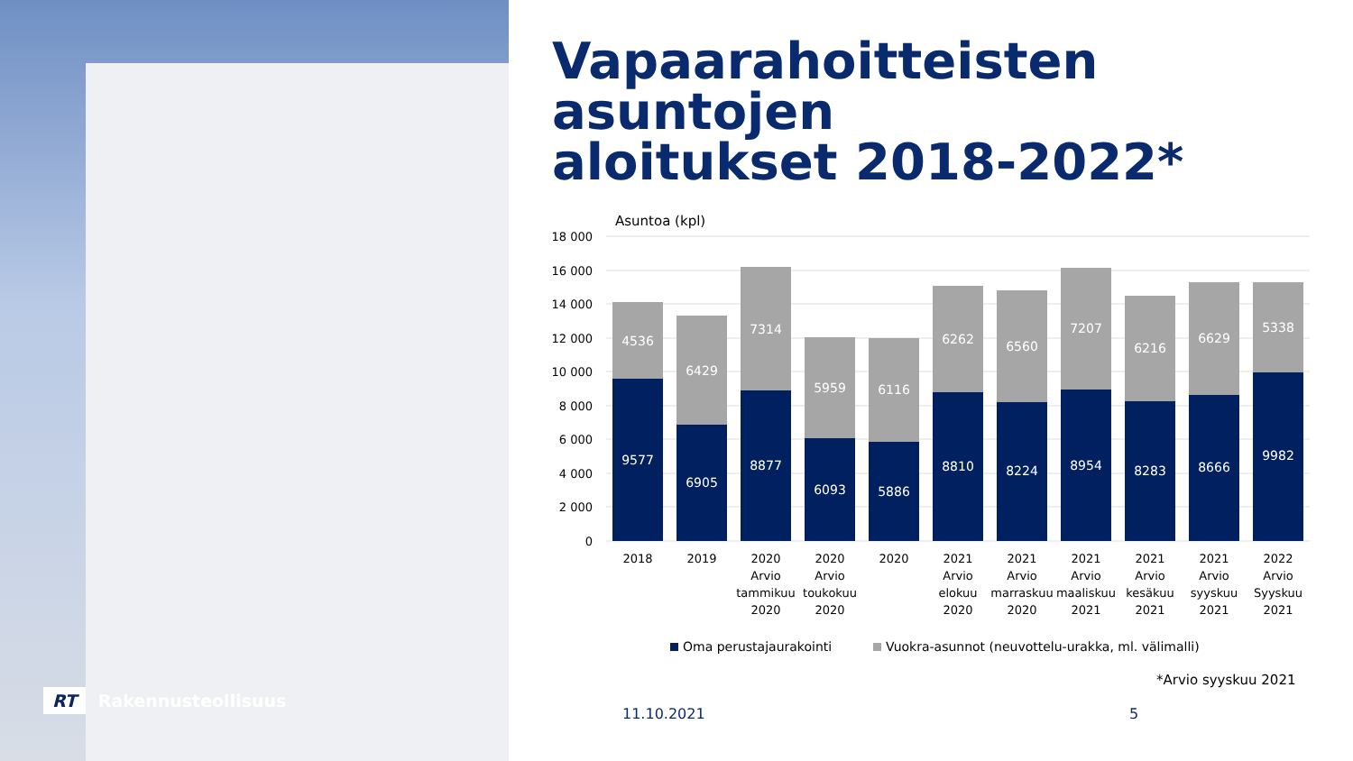RT Rakennusteollisuus
Vapaarahoitteisten asuntojen
aloitukset 2018-2022*
Asuntoa (kpl)
18 000
16 000
14 000
12 000
10 000
8 000
6 000
4 000
2 000
0
4536
6429
7314
5959
6116
6262
6560
7207
6216
6629
5338
9577
6905
8877
6093
5886
8810
8224
8954
8283
8666
9982
2018
2019
2020
Arvio
tammikuu
2020
2020
Arvio
toukokuu
2020
2020
2021
Arvio
elokuu
2020
2021
Arvio
marraskuu
2020
2021
Arvio
maaliskuu
2021
2021
Arvio
kesäkuu
2021
2021
Arvio
syyskuu
2021
2022
Arvio
Syyskuu
2021
Oma perustajaurakointi
Vuokra-asunnot (neuvottelu-urakka, ml. välimalli)
*Arvio syyskuu 2021
11.10.2021 5